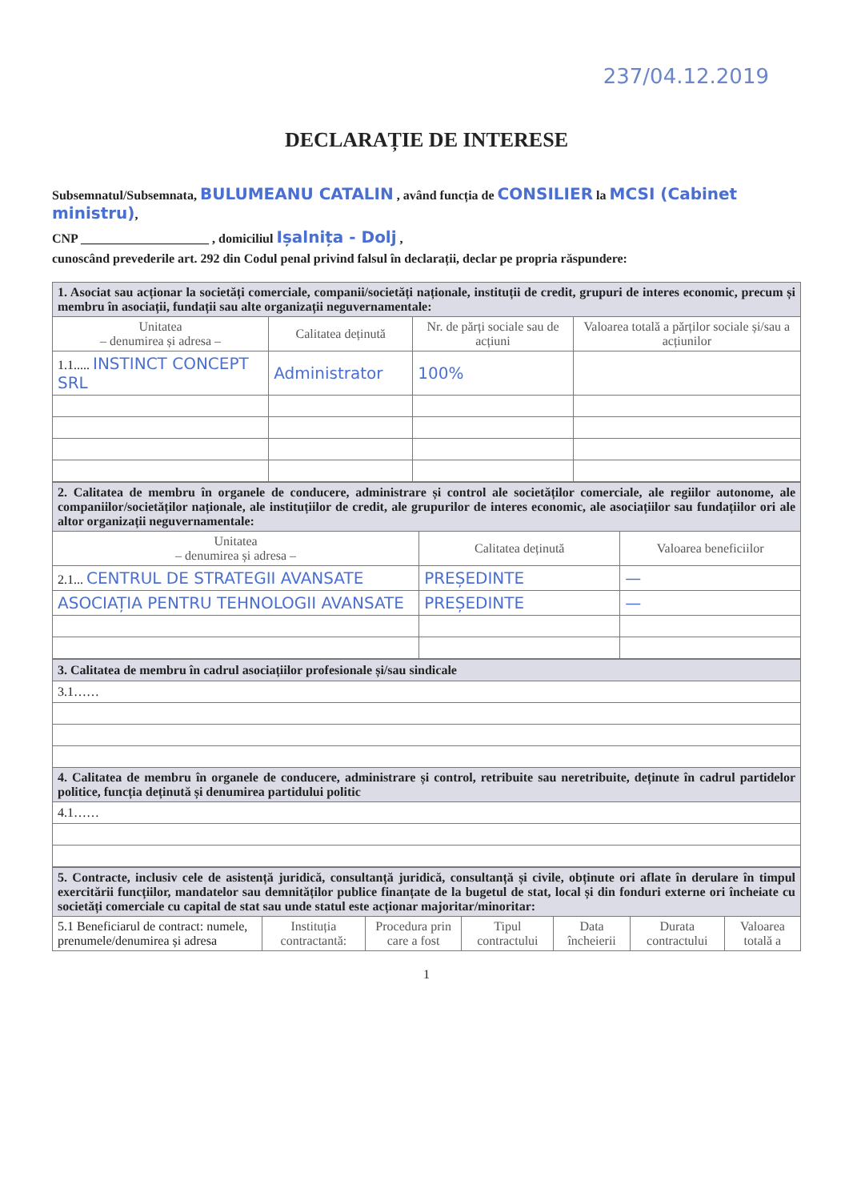237/04.12.2019
DECLARAȚIE DE INTERESE
Subsemnatul/Subsemnata, BULUMEANU CATALIN , având funcția de CONSILIER la MCSI (Cabinet ministru),
CNP ____________________ , domiciliul Ișalnița - Dolj ,
cunoscând prevederile art. 292 din Codul penal privind falsul în declarații, declar pe propria răspundere:
| 1. Asociat sau acționar la societăți comerciale, companii/societăți naționale, instituții de credit, grupuri de interes economic, precum și membru în asociații, fundații sau alte organizații neguvernamentale: | | | |
| --- | --- | --- | --- |
| Unitatea – denumirea și adresa – | Calitatea deținută | Nr. de părți sociale sau de acțiuni | Valoarea totală a părților sociale și/sau a acțiunilor |
| 1.1..... INSTINCT CONCEPT SRL | Administrator | 100% | |
| 2. Calitatea de membru în organele de conducere, administrare și control ale societăților comerciale, ale regiilor autonome, ale companiilor/societăților naționale, ale instituțiilor de credit, ale grupurilor de interes economic, ale asociațiilor sau fundațiilor ori ale altor organizații neguvernamentale: | | |
| --- | --- | --- |
| Unitatea – denumirea și adresa – | Calitatea deținută | Valoarea beneficiilor |
| 2.1... CENTRUL DE STRATEGII AVANSATE | PREȘEDINTE | — |
| ASOCIAȚIA PENTRU TEHNOLOGII AVANSATE | PREȘEDINTE | — |
| 3. Calitatea de membru în cadrul asociațiilor profesionale și/sau sindicale |
| --- |
| 3.1…… |
| 4. Calitatea de membru în organele de conducere, administrare și control, retribuite sau neretribuite, deținute în cadrul partidelor politice, funcția deținută și denumirea partidului politic |
| 4.1…… |
| 5. Contracte, inclusiv cele de asistență juridică, consultanță juridică, consultanță și civile, obținute ori aflate în derulare în timpul exercitării funcțiilor, mandatelor sau demnităților publice finanțate de la bugetul de stat, local și din fonduri externe ori încheiate cu societăți comerciale cu capital de stat sau unde statul este acționar majoritar/minoritar: | | | | | | |
| --- | --- | --- | --- | --- | --- | --- |
| 5.1 Beneficiarul de contract: numele, prenumele/denumirea și adresa | Instituția contractantă: | Procedura prin care a fost | Tipul contractului | Data încheierii | Durata contractului | Valoarea totală a |
1